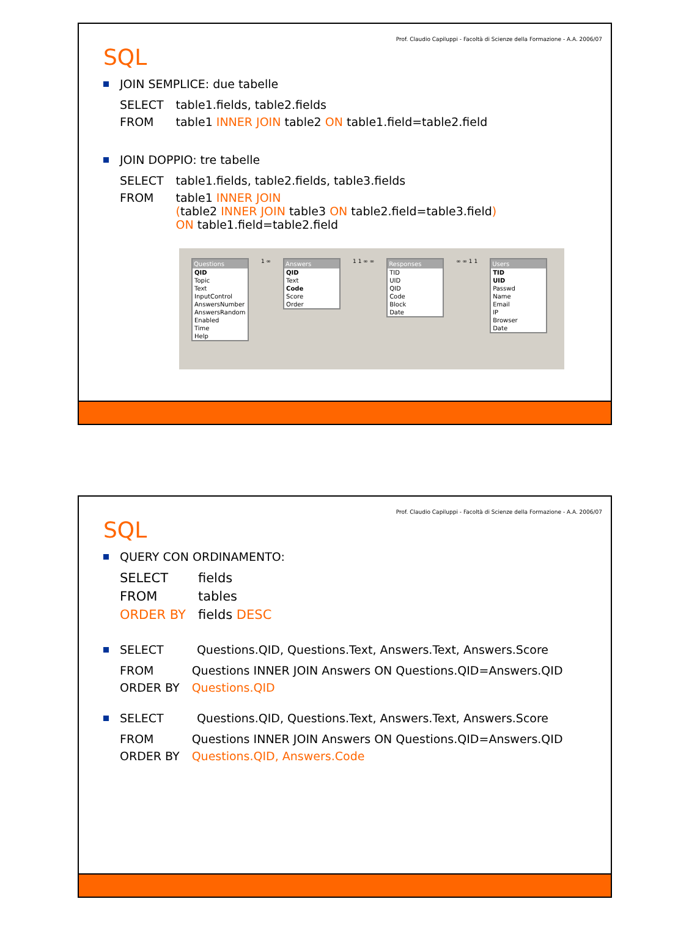Prof. Claudio Capiluppi - Facoltà di Scienze della Formazione - A.A. 2006/07
SQL
JOIN SEMPLICE: due tabelle
| SELECT | table1.fields, table2.fields |
| FROM | table1 INNER JOIN table2 ON table1.field=table2.field |
JOIN DOPPIO: tre tabelle
| SELECT | table1.fields, table2.fields, table3.fields |
| FROM | table1 INNER JOIN ( table2 INNER JOIN table3 ON table2.field=table3.field ) ON table1.field=table2.field |
Questions
QID
Topic
Text
InputControl
AnswersNumber
AnswersRandom
Enabled
Time
Help
1 ∞ Answers
QID
Text
Code
Score
Order
1 1 ∞ ∞ Responses
TID
UID
QID
Code
Block
Date
∞ ∞ 1 1 Users
TID
UID
Passwd
Name
Email
IP
Browser
Date
Prof. Claudio Capiluppi - Facoltà di Scienze della Formazione - A.A. 2006/07
SQL
QUERY CON ORDINAMENTO:
| SELECT | fields |
| FROM | tables |
| ORDER BY | fields DESC |
SELECT Questions.QID, Questions.Text, Answers.Text, Answers.Score
| FROM | Questions INNER JOIN Answers ON Questions.QID=Answers.QID |
| ORDER BY | Questions.QID |
SELECT Questions.QID, Questions.Text, Answers.Text, Answers.Score
| FROM | Questions INNER JOIN Answers ON Questions.QID=Answers.QID |
| ORDER BY | Questions.QID, Answers.Code |